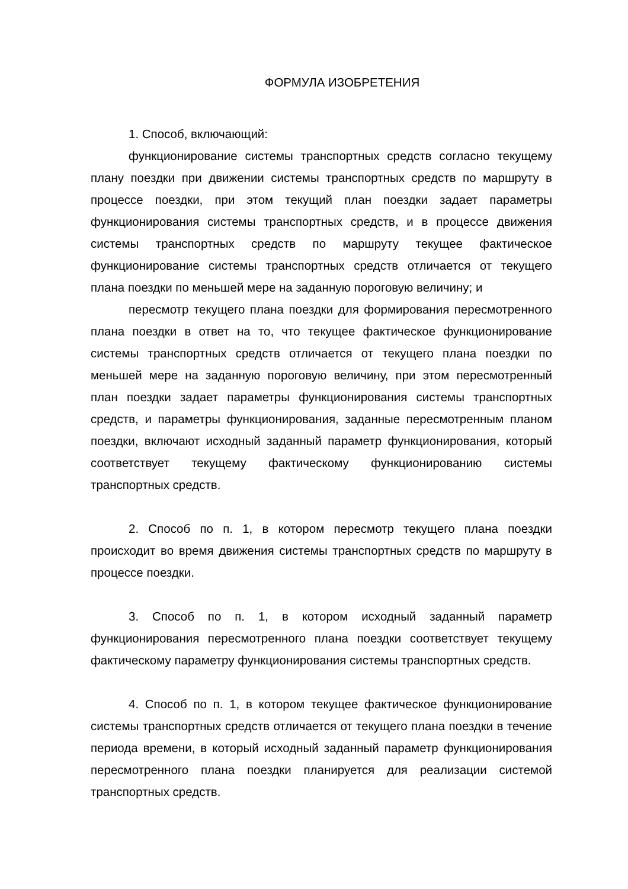ФОРМУЛА ИЗОБРЕТЕНИЯ
1. Способ, включающий:
функционирование системы транспортных средств согласно текущему плану поездки при движении системы транспортных средств по маршруту в процессе поездки, при этом текущий план поездки задает параметры функционирования системы транспортных средств, и в процессе движения системы транспортных средств по маршруту текущее фактическое функционирование системы транспортных средств отличается от текущего плана поездки по меньшей мере на заданную пороговую величину; и
пересмотр текущего плана поездки для формирования пересмотренного плана поездки в ответ на то, что текущее фактическое функционирование системы транспортных средств отличается от текущего плана поездки по меньшей мере на заданную пороговую величину, при этом пересмотренный план поездки задает параметры функционирования системы транспортных средств, и параметры функционирования, заданные пересмотренным планом поездки, включают исходный заданный параметр функционирования, который соответствует текущему фактическому функционированию системы транспортных средств.
2. Способ по п. 1, в котором пересмотр текущего плана поездки происходит во время движения системы транспортных средств по маршруту в процессе поездки.
3. Способ по п. 1, в котором исходный заданный параметр функционирования пересмотренного плана поездки соответствует текущему фактическому параметру функционирования системы транспортных средств.
4. Способ по п. 1, в котором текущее фактическое функционирование системы транспортных средств отличается от текущего плана поездки в течение периода времени, в который исходный заданный параметр функционирования пересмотренного плана поездки планируется для реализации системой транспортных средств.